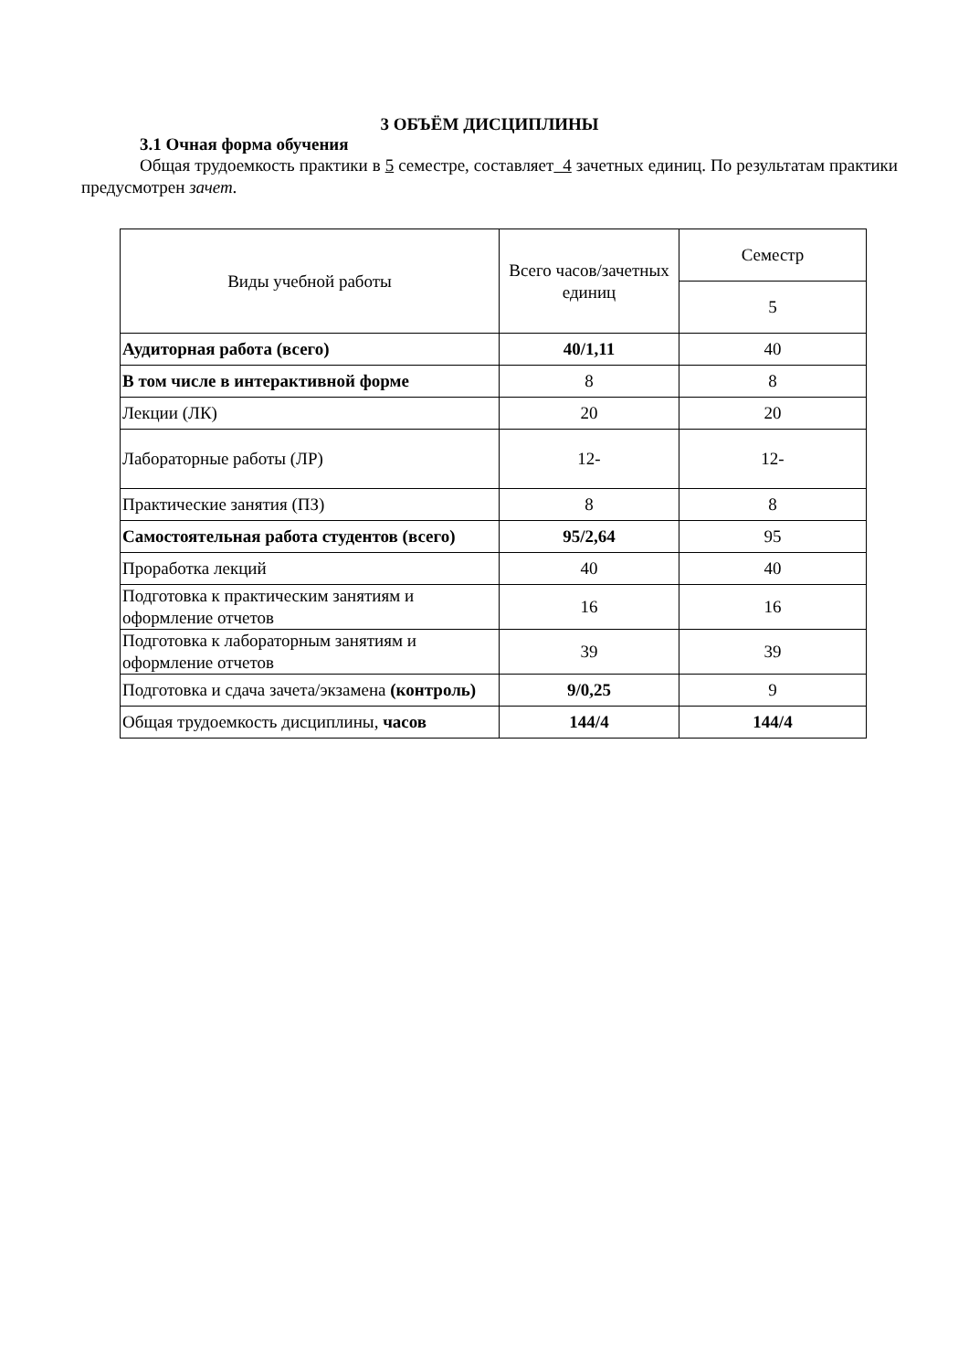3 ОБЪЁМ ДИСЦИПЛИНЫ
3.1 Очная форма обучения
Общая трудоемкость практики в 5 семестре, составляет 4 зачетных единиц. По результатам практики предусмотрен зачет.
| Виды учебной работы | Всего часов/зачетных единиц | Семестр |
| | | 5 |
| Аудиторная работа (всего) | 40/1,11 | 40 |
| В том числе в интерактивной форме | 8 | 8 |
| Лекции (ЛК) | 20 | 20 |
| Лабораторные работы (ЛР) | 12- | 12- |
| Практические занятия (ПЗ) | 8 | 8 |
| Самостоятельная работа студентов (всего) | 95/2,64 | 95 |
| Проработка лекций | 40 | 40 |
| Подготовка к практическим занятиям и оформление отчетов | 16 | 16 |
| Подготовка к лабораторным занятиям и оформление отчетов | 39 | 39 |
| Подготовка и сдача зачета/экзамена (контроль) | 9/0,25 | 9 |
| Общая трудоемкость дисциплины, часов | 144/4 | 144/4 |